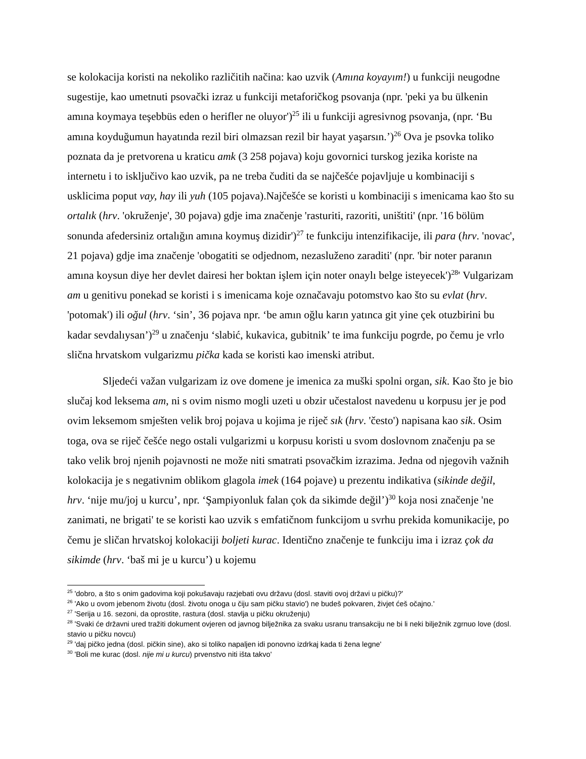se kolokacija koristi na nekoliko različitih načina: kao uzvik (Amına koyayım!) u funkciji neugodne sugestije, kao umetnuti psovački izraz u funkciji metaforičkog psovanja (npr. 'peki ya bu ülkenin amına koymaya teşebbüs eden o herifler ne oluyor')<sup>25</sup> ili u funkciji agresivnog psovanja, (npr. ‘Bu amına koyduğumun hayatında rezil biri olmazsan rezil bir hayat yaşarsın.’)<sup>26</sup> Ova je psovka toliko poznata da je pretvorena u kraticu amk (3 258 pojava) koju govornici turskog jezika koriste na internetu i to isključivo kao uzvik, pa ne treba čuditi da se najčešće pojavljuje u kombinaciji s usklicima poput vay, hay ili yuh (105 pojava).Najčešće se koristi u kombinaciji s imenicama kao što su ortalık (hrv. 'okruženje', 30 pojava) gdje ima značenje 'rasturiti, razoriti, uništiti' (npr. '16 bölüm sonunda afedersiniz ortalığın amına koymuş dizidir')<sup>27</sup> te funkciju intenzifikacije, ili para (hrv. 'novac', 21 pojava) gdje ima značenje 'obogatiti se odjednom, nezasluženo zaraditi' (npr. 'bir noter paranın amına koysun diye her devlet dairesi her boktan işlem için noter onaylı belge isteyecek')<sup>28</sup>' Vulgarizam am u genitivu ponekad se koristi i s imenicama koje označavaju potomstvo kao što su evlat (hrv. 'potomak') ili oğul (hrv. ‘sin’, 36 pojava npr. ‘be amın oğlu karın yatınca git yine çek otuzbirini bu kadar sevdalıysan’)<sup>29</sup> u značenju ‘slabić, kukavica, gubitnik’ te ima funkciju pogrde, po čemu je vrlo slična hrvatskom vulgarizmu pička kada se koristi kao imenski atribut.
Sljedeći važan vulgarizam iz ove domene je imenica za muški spolni organ, sik. Kao što je bio slučaj kod leksema am, ni s ovim nismo mogli uzeti u obzir učestalost navedenu u korpusu jer je pod ovim leksemom smješten velik broj pojava u kojima je riječ sık (hrv. 'često') napisana kao sik. Osim toga, ova se riječ češće nego ostali vulgarizmi u korpusu koristi u svom doslovnom značenju pa se tako velik broj njenih pojavnosti ne može niti smatrati psovačkim izrazima. Jedna od njegovih važnih kolokacija je s negativnim oblikom glagola imek (164 pojave) u prezentu indikativa (sikinde değil, hrv. ‘nije mu/joj u kurcu’, npr. ‘Şampiyonluk falan çok da sikimde değil’)<sup>30</sup> koja nosi značenje 'ne zanimati, ne brigati' te se koristi kao uzvik s emfatičnom funkcijom u svrhu prekida komunikacije, po čemu je sličan hrvatskoj kolokaciji boljeti kurac. Identično značenje te funkciju ima i izraz çok da sikimde (hrv. ‘baš mi je u kurcu’) u kojemu
<sup>25</sup> 'dobro, a što s onim gadovima koji pokušavaju razjebati ovu državu (dosl. staviti ovoj državi u pičku)?'
<sup>26</sup> 'Ako u ovom jebenom životu (dosl. životu onoga u čiju sam pičku stavio') ne budeš pokvaren, živjet ćeš očajno.'
<sup>27</sup> 'Serija u 16. sezoni, da oprostite, rastura (dosl. stavlja u pičku okruženju)
<sup>28</sup> 'Svaki će državni ured tražiti dokument ovjeren od javnog bilježnika za svaku usranu transakciju ne bi li neki bilježnik zgrnuo love (dosl. stavio u pičku novcu)
<sup>29</sup> 'daj pičko jedna (dosl. pičkin sine), ako si toliko napaljen idi ponovno izdrkaj kada ti žena legne'
<sup>30</sup> 'Boli me kurac (dosl. nije mi u kurcu) prvenstvo niti išta takvo'